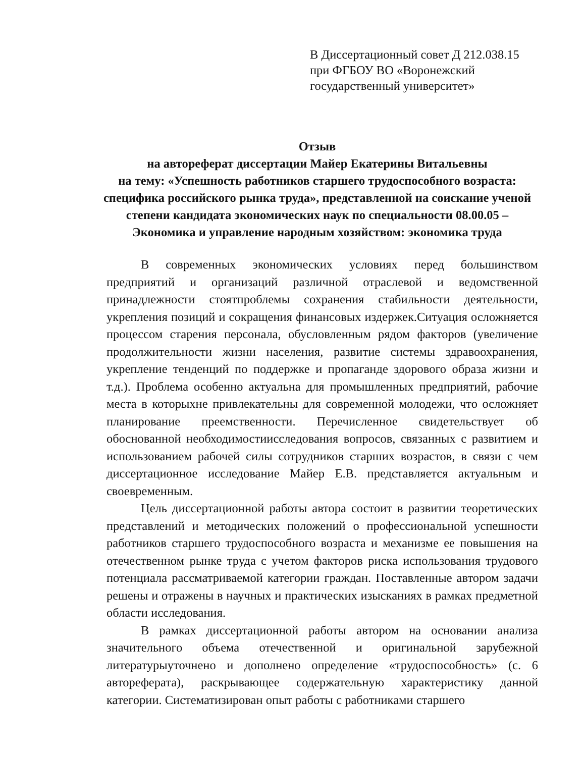В Диссертационный совет Д 212.038.15
при ФГБОУ ВО «Воронежский государственный университет»
Отзыв
на автореферат диссертации Майер Екатерины Витальевны
на тему: «Успешность работников старшего трудоспособного возраста: специфика российского рынка труда», представленной на соискание ученой степени кандидата экономических наук по специальности 08.00.05 – Экономика и управление народным хозяйством: экономика труда
В современных экономических условиях перед большинством предприятий и организаций различной отраслевой и ведомственной принадлежности стоятпроблемы сохранения стабильности деятельности, укрепления позиций и сокращения финансовых издержек.Ситуация осложняется процессом старения персонала, обусловленным рядом факторов (увеличение продолжительности жизни населения, развитие системы здравоохранения, укрепление тенденций по поддержке и пропаганде здорового образа жизни и т.д.). Проблема особенно актуальна для промышленных предприятий, рабочие места в которыхне привлекательны для современной молодежи, что осложняет планирование преемственности. Перечисленное свидетельствует об обоснованной необходимостиисследования вопросов, связанных с развитием и использованием рабочей силы сотрудников старших возрастов, в связи с чем диссертационное исследование Майер Е.В. представляется актуальным и своевременным.
Цель диссертационной работы автора состоит в развитии теоретических представлений и методических положений о профессиональной успешности работников старшего трудоспособного возраста и механизме ее повышения на отечественном рынке труда с учетом факторов риска использования трудового потенциала рассматриваемой категории граждан. Поставленные автором задачи решены и отражены в научных и практических изысканиях в рамках предметной области исследования.
В рамках диссертационной работы автором на основании анализа значительного объема отечественной и оригинальной зарубежной литературыуточнено и дополнено определение «трудоспособность» (с. 6 автореферата), раскрывающее содержательную характеристику данной категории. Систематизирован опыт работы с работниками старшего